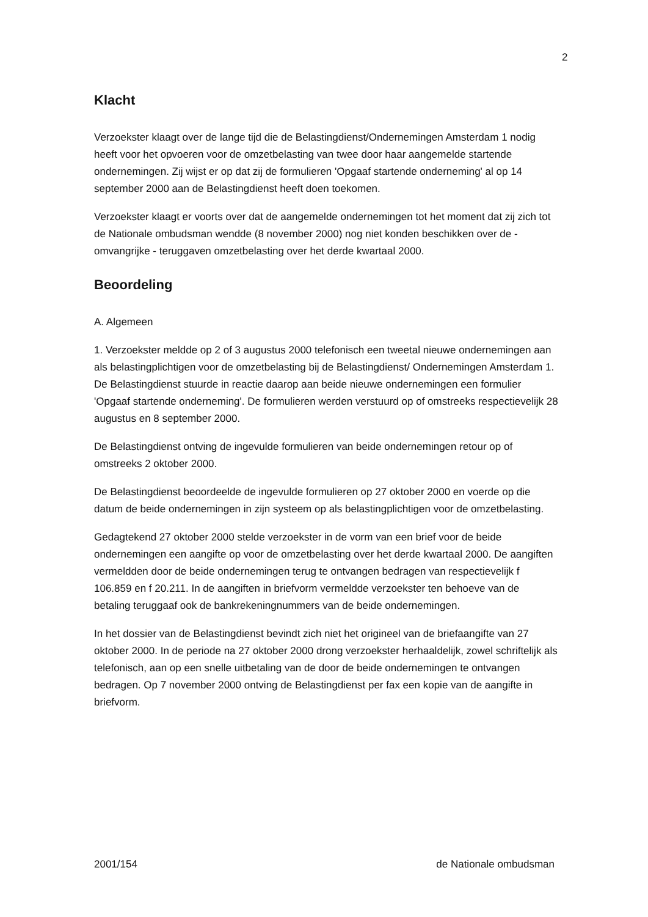2
Klacht
Verzoekster klaagt over de lange tijd die de Belastingdienst/Ondernemingen Amsterdam 1 nodig heeft voor het opvoeren voor de omzetbelasting van twee door haar aangemelde startende ondernemingen. Zij wijst er op dat zij de formulieren 'Opgaaf startende onderneming' al op 14 september 2000 aan de Belastingdienst heeft doen toekomen.
Verzoekster klaagt er voorts over dat de aangemelde ondernemingen tot het moment dat zij zich tot de Nationale ombudsman wendde (8 november 2000) nog niet konden beschikken over de - omvangrijke - teruggaven omzetbelasting over het derde kwartaal 2000.
Beoordeling
A. Algemeen
1. Verzoekster meldde op 2 of 3 augustus 2000 telefonisch een tweetal nieuwe ondernemingen aan als belastingplichtigen voor de omzetbelasting bij de Belastingdienst/ Ondernemingen Amsterdam 1. De Belastingdienst stuurde in reactie daarop aan beide nieuwe ondernemingen een formulier 'Opgaaf startende onderneming'. De formulieren werden verstuurd op of omstreeks respectievelijk 28 augustus en 8 september 2000.
De Belastingdienst ontving de ingevulde formulieren van beide ondernemingen retour op of omstreeks 2 oktober 2000.
De Belastingdienst beoordeelde de ingevulde formulieren op 27 oktober 2000 en voerde op die datum de beide ondernemingen in zijn systeem op als belastingplichtigen voor de omzetbelasting.
Gedagtekend 27 oktober 2000 stelde verzoekster in de vorm van een brief voor de beide ondernemingen een aangifte op voor de omzetbelasting over het derde kwartaal 2000. De aangiften vermeldden door de beide ondernemingen terug te ontvangen bedragen van respectievelijk f 106.859 en f 20.211. In de aangiften in briefvorm vermeldde verzoekster ten behoeve van de betaling teruggaaf ook de bankrekeningnummers van de beide ondernemingen.
In het dossier van de Belastingdienst bevindt zich niet het origineel van de briefaangifte van 27 oktober 2000. In de periode na 27 oktober 2000 drong verzoekster herhaaldelijk, zowel schriftelijk als telefonisch, aan op een snelle uitbetaling van de door de beide ondernemingen te ontvangen bedragen. Op 7 november 2000 ontving de Belastingdienst per fax een kopie van de aangifte in briefvorm.
2001/154 de Nationale ombudsman